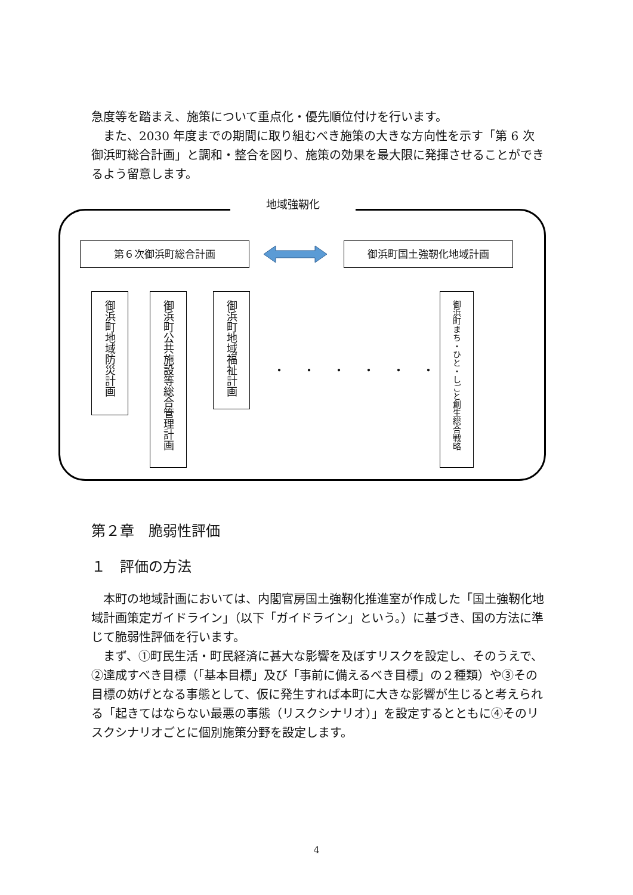急度等を踏まえ、施策について重点化・優先順位付けを行います。
また、2030 年度までの期間に取り組むべき施策の大きな方向性を示す「第 6 次御浜町総合計画」と調和・整合を図り、施策の効果を最大限に発揮させることができるよう留意します。
地域強靭化
第６次御浜町総合計画 御浜町国土強靭化地域計画
御浜町地域防災計画
御浜町公共施設等総合管理計画
御浜町地域福祉計画
・・・・・・
御浜町まち・ひと・しごと創生総合戦略
第２章　脆弱性評価
１　評価の方法
本町の地域計画においては、内閣官房国土強靭化推進室が作成した「国土強靭化地域計画策定ガイドライン」（以下「ガイドライン」という。）に基づき、国の方法に準じて脆弱性評価を行います。
まず、①町民生活・町民経済に甚大な影響を及ぼすリスクを設定し、そのうえで、②達成すべき目標（「基本目標」及び「事前に備えるべき目標」の２種類）や③その目標の妨げとなる事態として、仮に発生すれば本町に大きな影響が生じると考えられる「起きてはならない最悪の事態（リスクシナリオ）」を設定するとともに④そのリスクシナリオごとに個別施策分野を設定します。
4